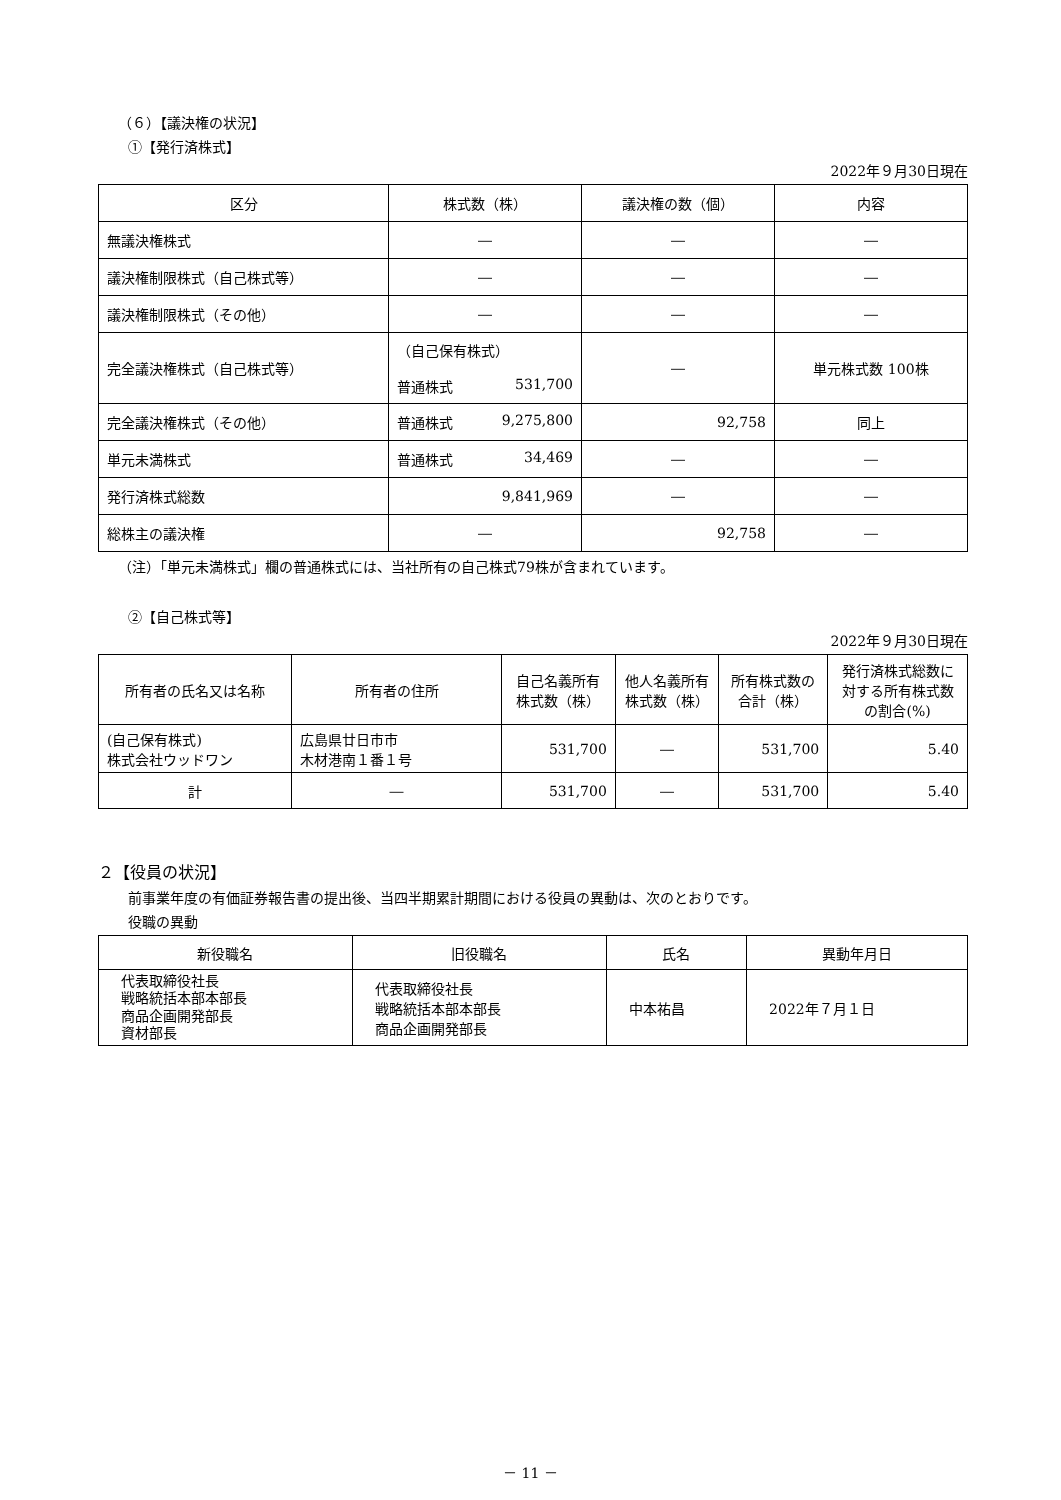（６）【議決権の状況】
①【発行済株式】
2022年９月30日現在
| 区分 | 株式数（株） | 議決権の数（個） | 内容 |
| --- | --- | --- | --- |
| 無議決権株式 | ― | ― | ― |
| 議決権制限株式（自己株式等） | ― | ― | ― |
| 議決権制限株式（その他） | ― | ― | ― |
| 完全議決権株式（自己株式等） | （自己保有株式） 普通株式 531,700 | ― | 単元株式数 100株 |
| 完全議決権株式（その他） | 普通株式 9,275,800 | 92,758 | 同上 |
| 単元未満株式 | 普通株式 34,469 | ― | ― |
| 発行済株式総数 | 9,841,969 | ― | ― |
| 総株主の議決権 | ― | 92,758 | ― |
（注）「単元未満株式」欄の普通株式には、当社所有の自己株式79株が含まれています。
②【自己株式等】
2022年９月30日現在
| 所有者の氏名又は名称 | 所有者の住所 | 自己名義所有株式数（株） | 他人名義所有株式数（株） | 所有株式数の合計（株） | 発行済株式総数に対する所有株式数の割合(%) |
| --- | --- | --- | --- | --- | --- |
| (自己保有株式) 株式会社ウッドワン | 広島県廿日市市 木材港南１番１号 | 531,700 | ― | 531,700 | 5.40 |
| 計 | ― | 531,700 | ― | 531,700 | 5.40 |
２【役員の状況】
前事業年度の有価証券報告書の提出後、当四半期累計期間における役員の異動は、次のとおりです。
役職の異動
| 新役職名 | 旧役職名 | 氏名 | 異動年月日 |
| --- | --- | --- | --- |
| 代表取締役社長 戦略統括本部本部長 商品企画開発部長 資材部長 | 代表取締役社長 戦略統括本部本部長 商品企画開発部長 | 中本祐昌 | 2022年７月１日 |
－ 11 －